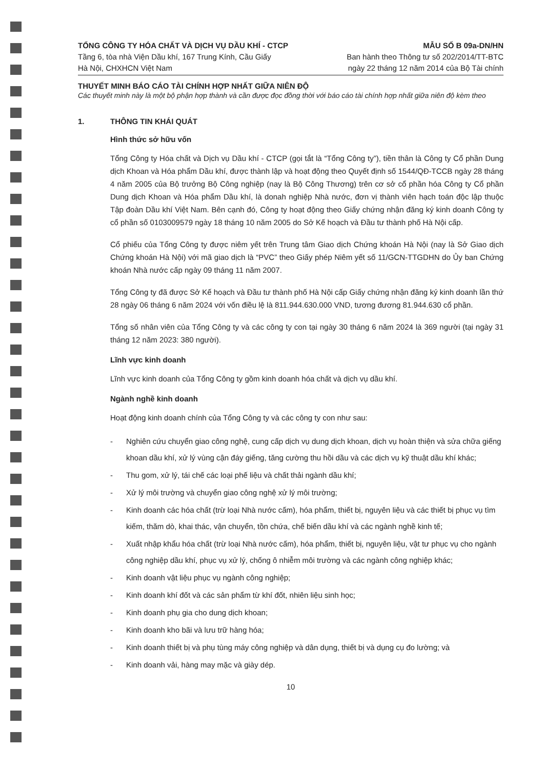TỔNG CÔNG TY HÓA CHẤT VÀ DỊCH VỤ DẦU KHÍ - CTCP
Tầng 6, tòa nhà Viện Dầu khí, 167 Trung Kính, Cầu Giấy
Hà Nội, CHXHCN Việt Nam
MẪU SỐ B 09a-DN/HN
Ban hành theo Thông tư số 202/2014/TT-BTC
ngày 22 tháng 12 năm 2014 của Bộ Tài chính
THUYẾT MINH BÁO CÁO TÀI CHÍNH HỢP NHẤT GIỮA NIÊN ĐỘ
Các thuyết minh này là một bộ phận hợp thành và cần được đọc đồng thời với báo cáo tài chính hợp nhất giữa niên độ kèm theo
1. THÔNG TIN KHÁI QUÁT
Hình thức sở hữu vốn
Tổng Công ty Hóa chất và Dịch vụ Dầu khí - CTCP (gọi tắt là “Tổng Công ty”), tiền thân là Công ty Cổ phần Dung dịch Khoan và Hóa phẩm Dầu khí, được thành lập và hoạt động theo Quyết định số 1544/QĐ-TCCB ngày 28 tháng 4 năm 2005 của Bộ trưởng Bộ Công nghiệp (nay là Bộ Công Thương) trên cơ sở cổ phần hóa Công ty Cổ phần Dung dịch Khoan và Hóa phẩm Dầu khí, là donah nghiệp Nhà nước, đơn vị thành viên hạch toán độc lập thuộc Tập đoàn Dầu khí Việt Nam. Bên cạnh đó, Công ty hoạt động theo Giấy chứng nhận đăng ký kinh doanh Công ty cổ phần số 0103009579 ngày 18 tháng 10 năm 2005 do Sở Kế hoạch và Đầu tư thành phố Hà Nội cấp.
Cổ phiếu của Tổng Công ty được niêm yết trên Trung tâm Giao dịch Chứng khoán Hà Nội (nay là Sở Giao dịch Chứng khoán Hà Nội) với mã giao dịch là “PVC” theo Giấy phép Niêm yết số 11/GCN-TTGDHN do Ủy ban Chứng khoán Nhà nước cấp ngày 09 tháng 11 năm 2007.
Tổng Công ty đã được Sở Kế hoạch và Đầu tư thành phố Hà Nội cấp Giấy chứng nhận đăng ký kinh doanh lần thứ 28 ngày 06 tháng 6 năm 2024 với vốn điều lệ là 811.944.630.000 VND, tương đương 81.944.630 cổ phần.
Tổng số nhân viên của Tổng Công ty và các công ty con tại ngày 30 tháng 6 năm 2024 là 369 người (tại ngày 31 tháng 12 năm 2023: 380 người).
Lĩnh vực kinh doanh
Lĩnh vực kinh doanh của Tổng Công ty gồm kinh doanh hóa chất và dịch vụ dầu khí.
Ngành nghề kinh doanh
Hoạt động kinh doanh chính của Tổng Công ty và các công ty con như sau:
- Nghiên cứu chuyển giao công nghệ, cung cấp dịch vụ dung dịch khoan, dịch vụ hoàn thiện và sửa chữa giếng khoan dầu khí, xử lý vùng cận đáy giếng, tăng cường thu hồi dầu và các dịch vụ kỹ thuật dầu khí khác;
- Thu gom, xử lý, tái chế các loại phế liệu và chất thải ngành dầu khí;
- Xử lý môi trường và chuyển giao công nghệ xử lý môi trường;
- Kinh doanh các hóa chất (trừ loại Nhà nước cấm), hóa phẩm, thiết bị, nguyên liệu và các thiết bị phục vụ tìm kiếm, thăm dò, khai thác, vận chuyển, tồn chứa, chế biến dầu khí và các ngành nghề kinh tế;
- Xuất nhập khẩu hóa chất (trừ loại Nhà nước cấm), hóa phẩm, thiết bị, nguyên liệu, vật tư phục vụ cho ngành công nghiệp dầu khí, phục vụ xử lý, chống ô nhiễm môi trường và các ngành công nghiệp khác;
- Kinh doanh vật liệu phục vụ ngành công nghiệp;
- Kinh doanh khí đốt và các sản phẩm từ khí đốt, nhiên liệu sinh học;
- Kinh doanh phụ gia cho dung dịch khoan;
- Kinh doanh kho bãi và lưu trữ hàng hóa;
- Kinh doanh thiết bị và phụ tùng máy công nghiệp và dân dụng, thiết bị và dụng cụ đo lường; và
- Kinh doanh vải, hàng may mặc và giày dép.
10